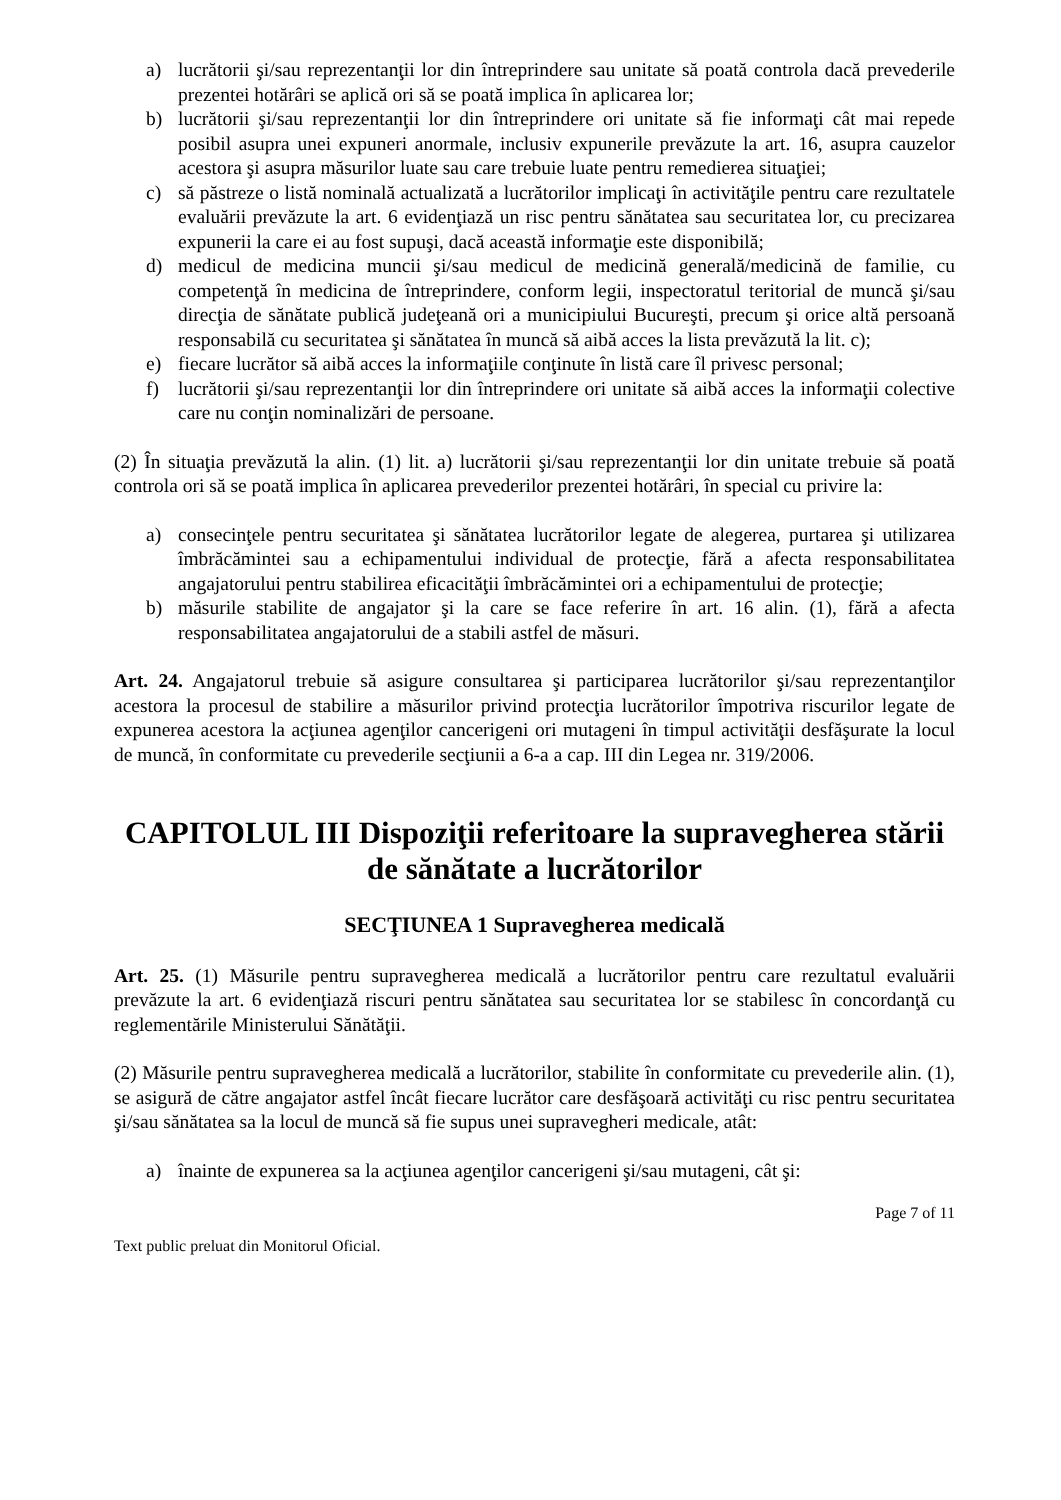a) lucrătorii şi/sau reprezentanţii lor din întreprindere sau unitate să poată controla dacă prevederile prezentei hotărâri se aplică ori să se poată implica în aplicarea lor;
b) lucrătorii şi/sau reprezentanţii lor din întreprindere ori unitate să fie informaţi cât mai repede posibil asupra unei expuneri anormale, inclusiv expunerile prevăzute la art. 16, asupra cauzelor acestora şi asupra măsurilor luate sau care trebuie luate pentru remedierea situaţiei;
c) să păstreze o listă nominală actualizată a lucrătorilor implicaţi în activităţile pentru care rezultatele evaluării prevăzute la art. 6 evidenţiază un risc pentru sănătatea sau securitatea lor, cu precizarea expunerii la care ei au fost supuşi, dacă această informaţie este disponibilă;
d) medicul de medicina muncii şi/sau medicul de medicină generală/medicină de familie, cu competenţă în medicina de întreprindere, conform legii, inspectoratul teritorial de muncă şi/sau direcţia de sănătate publică judeţeană ori a municipiului Bucureşti, precum şi orice altă persoană responsabilă cu securitatea şi sănătatea în muncă să aibă acces la lista prevăzută la lit. c);
e) fiecare lucrător să aibă acces la informaţiile conţinute în listă care îl privesc personal;
f) lucrătorii şi/sau reprezentanţii lor din întreprindere ori unitate să aibă acces la informaţii colective care nu conţin nominalizări de persoane.
(2) În situaţia prevăzută la alin. (1) lit. a) lucrătorii şi/sau reprezentanţii lor din unitate trebuie să poată controla ori să se poată implica în aplicarea prevederilor prezentei hotărâri, în special cu privire la:
a) consecinţele pentru securitatea şi sănătatea lucrătorilor legate de alegerea, purtarea şi utilizarea îmbrăcămintei sau a echipamentului individual de protecţie, fără a afecta responsabilitatea angajatorului pentru stabilirea eficacităţii îmbrăcămintei ori a echipamentului de protecţie;
b) măsurile stabilite de angajator şi la care se face referire în art. 16 alin. (1), fără a afecta responsabilitatea angajatorului de a stabili astfel de măsuri.
Art. 24. Angajatorul trebuie să asigure consultarea şi participarea lucrătorilor şi/sau reprezentanţilor acestora la procesul de stabilire a măsurilor privind protecţia lucrătorilor împotriva riscurilor legate de expunerea acestora la acţiunea agenţilor cancerigeni ori mutageni în timpul activităţii desfăşurate la locul de muncă, în conformitate cu prevederile secţiunii a 6-a a cap. III din Legea nr. 319/2006.
CAPITOLUL III Dispoziţii referitoare la supravegherea stării de sănătate a lucrătorilor
SECŢIUNEA 1 Supravegherea medicală
Art. 25. (1) Măsurile pentru supravegherea medicală a lucrătorilor pentru care rezultatul evaluării prevăzute la art. 6 evidenţiază riscuri pentru sănătatea sau securitatea lor se stabilesc în concordanţă cu reglementările Ministerului Sănătăţii.
(2) Măsurile pentru supravegherea medicală a lucrătorilor, stabilite în conformitate cu prevederile alin. (1), se asigură de către angajator astfel încât fiecare lucrător care desfăşoară activităţi cu risc pentru securitatea şi/sau sănătatea sa la locul de muncă să fie supus unei supravegheri medicale, atât:
a) înainte de expunerea sa la acţiunea agenţilor cancerigeni şi/sau mutageni, cât şi:
Page 7 of 11
Text public preluat din Monitorul Oficial.